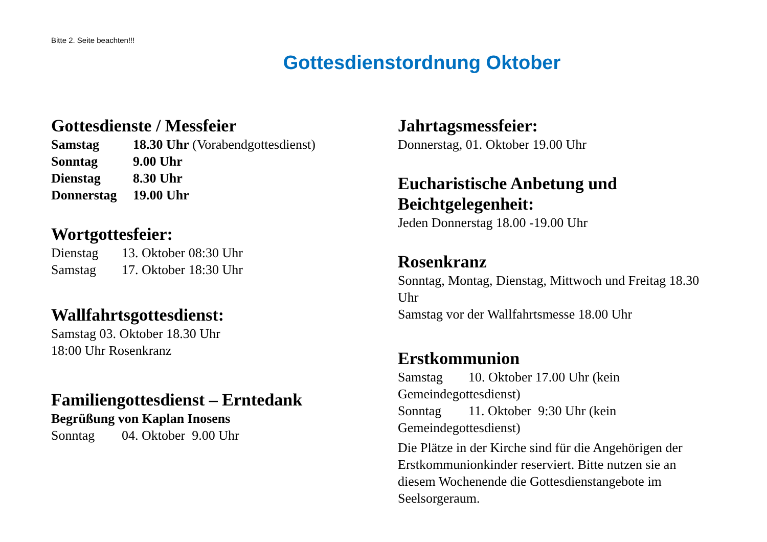Bitte 2. Seite beachten!!!
Gottesdienstordnung Oktober
Gottesdienste / Messfeier
Samstag 18.30 Uhr (Vorabendgottesdienst)
Sonntag 9.00 Uhr
Dienstag 8.30 Uhr
Donnerstag 19.00 Uhr
Wortgottesfeier:
Dienstag 13. Oktober 08:30 Uhr
Samstag 17. Oktober 18:30 Uhr
Wallfahrtsgottesdienst:
Samstag 03. Oktober 18.30 Uhr
18:00 Uhr Rosenkranz
Familiengottesdienst – Erntedank
Begrüßung von Kaplan Inosens
Sonntag 04. Oktober 9.00 Uhr
Jahrtagsmessfeier:
Donnerstag, 01. Oktober 19.00 Uhr
Eucharistische Anbetung und Beichtgelegenheit:
Jeden Donnerstag 18.00 -19.00 Uhr
Rosenkranz
Sonntag, Montag, Dienstag, Mittwoch und Freitag 18.30 Uhr
Samstag vor der Wallfahrtsmesse 18.00 Uhr
Erstkommunion
Samstag 10. Oktober 17.00 Uhr (kein Gemeindegottesdienst)
Sonntag 11. Oktober 9:30 Uhr (kein Gemeindegottesdienst)
Die Plätze in der Kirche sind für die Angehörigen der Erstkommunionkinder reserviert. Bitte nutzen sie an diesem Wochenende die Gottesdienstangebote im Seelsorgeraum.